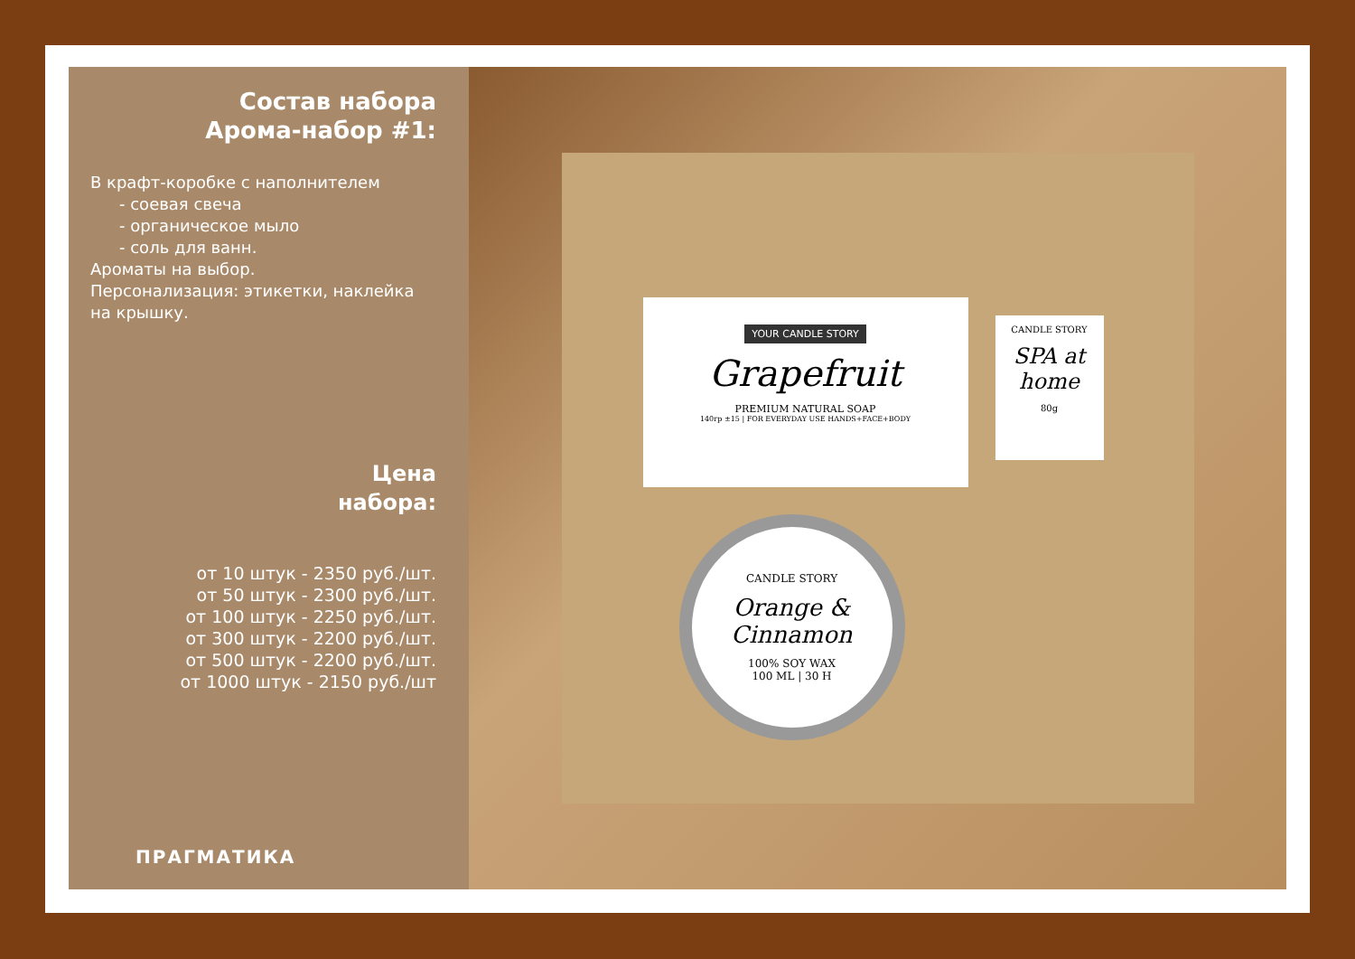Состав набора
Арома-набор #1:
В крафт-коробке с наполнителем
- соевая свеча
- органическое мыло
- соль для ванн.
Ароматы на выбор.
Персонализация: этикетки, наклейка на крышку.
Цена
набора:
от 10 штук - 2350 руб./шт.
от 50 штук - 2300 руб./шт.
от 100 штук - 2250 руб./шт.
от 300 штук - 2200 руб./шт.
от 500 штук - 2200 руб./шт.
от 1000 штук - 2150 руб./шт
ПРАГМАТИКА
YOUR CANDLE STORY
Grapefruit
PREMIUM NATURAL SOAP
140гр ±15 | FOR EVERYDAY USE HANDS+FACE+BODY
CANDLE STORY
SPA at home
80g
CANDLE STORY
Orange & Cinnamon
100% SOY WAX
100 ML | 30 H